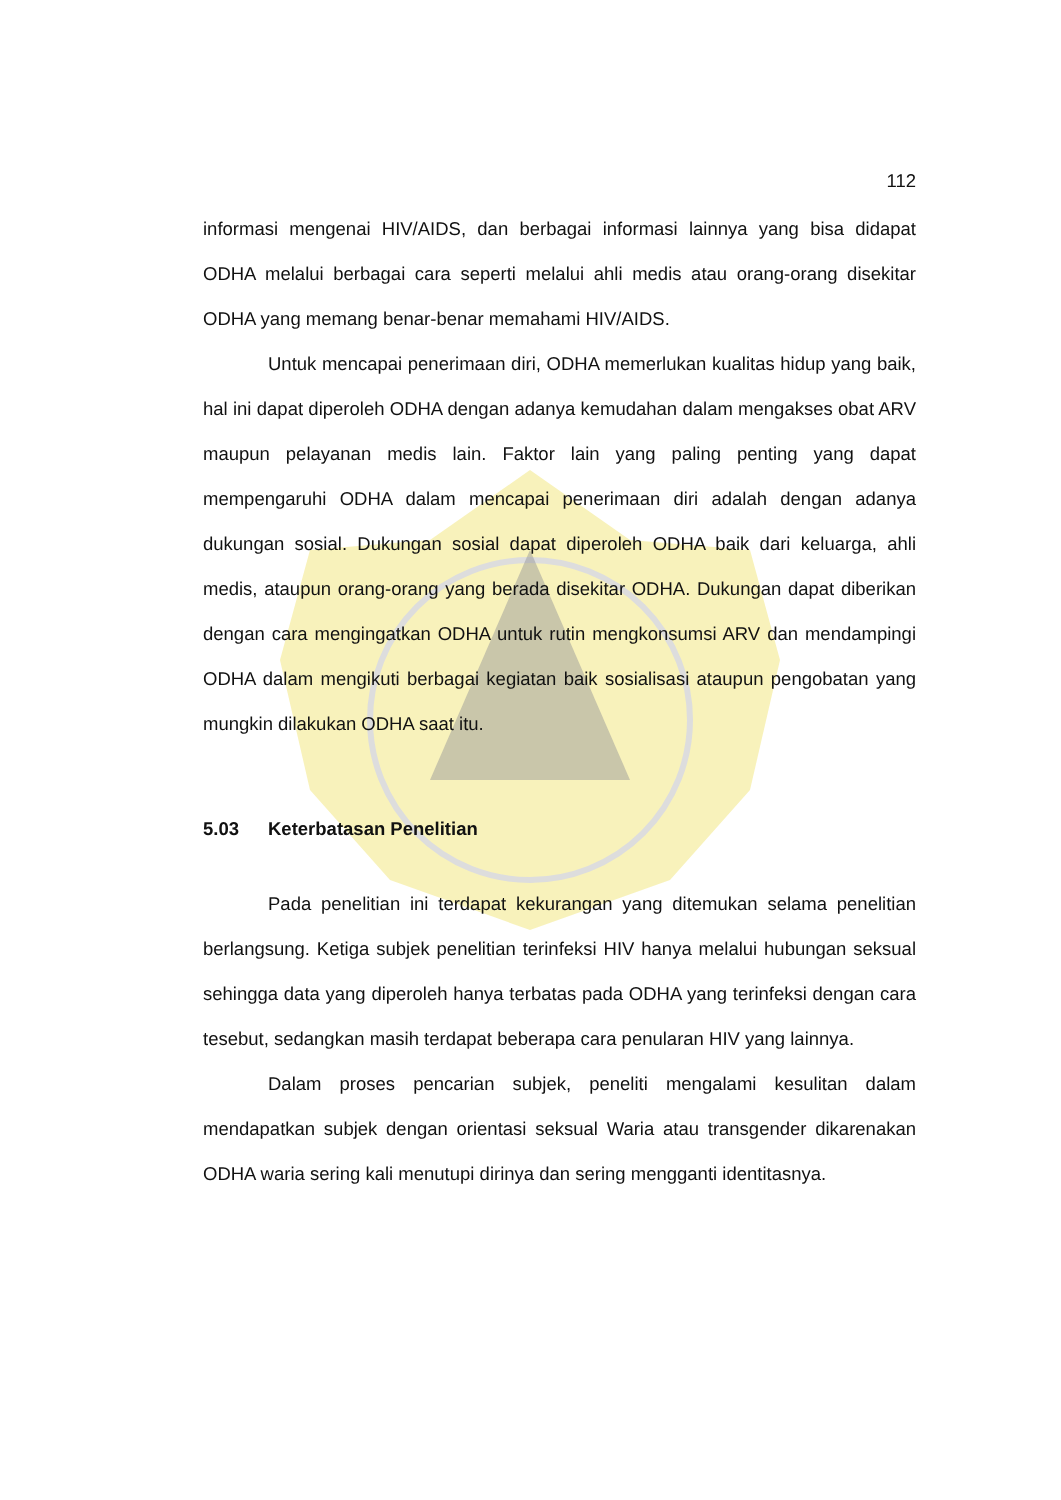112
informasi mengenai HIV/AIDS, dan berbagai informasi lainnya yang bisa didapat ODHA melalui berbagai cara seperti melalui ahli medis atau orang-orang disekitar ODHA yang memang benar-benar memahami HIV/AIDS.
Untuk mencapai penerimaan diri, ODHA memerlukan kualitas hidup yang baik, hal ini dapat diperoleh ODHA dengan adanya kemudahan dalam mengakses obat ARV maupun pelayanan medis lain. Faktor lain yang paling penting yang dapat mempengaruhi ODHA dalam mencapai penerimaan diri adalah dengan adanya dukungan sosial. Dukungan sosial dapat diperoleh ODHA baik dari keluarga, ahli medis, ataupun orang-orang yang berada disekitar ODHA. Dukungan dapat diberikan dengan cara mengingatkan ODHA untuk rutin mengkonsumsi ARV dan mendampingi ODHA dalam mengikuti berbagai kegiatan baik sosialisasi ataupun pengobatan yang mungkin dilakukan ODHA saat itu.
5.03 Keterbatasan Penelitian
Pada penelitian ini terdapat kekurangan yang ditemukan selama penelitian berlangsung. Ketiga subjek penelitian terinfeksi HIV hanya melalui hubungan seksual sehingga data yang diperoleh hanya terbatas pada ODHA yang terinfeksi dengan cara tesebut, sedangkan masih terdapat beberapa cara penularan HIV yang lainnya.
Dalam proses pencarian subjek, peneliti mengalami kesulitan dalam mendapatkan subjek dengan orientasi seksual Waria atau transgender dikarenakan ODHA waria sering kali menutupi dirinya dan sering mengganti identitasnya.